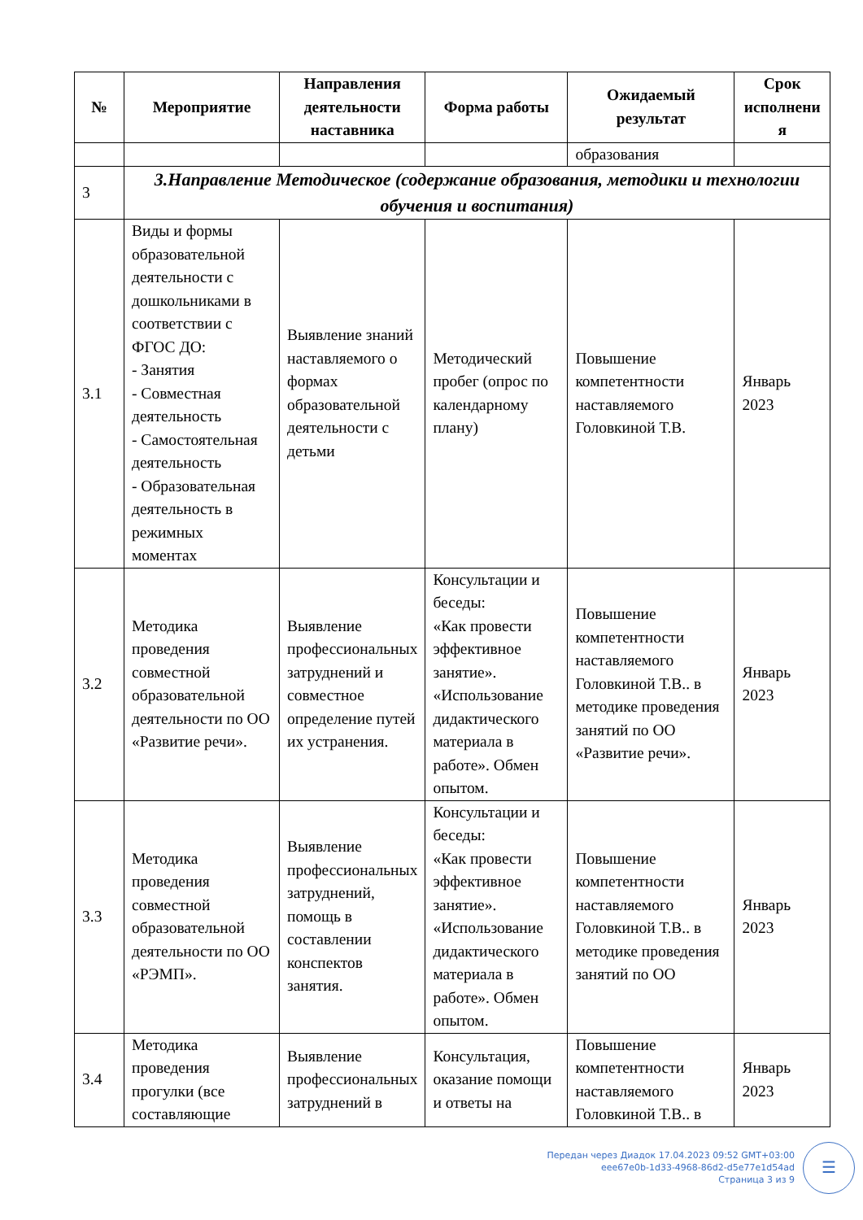| № | Мероприятие | Направления деятельности наставника | Форма работы | Ожидаемый результат | Срок исполнени я |
| --- | --- | --- | --- | --- | --- |
| | | | | образования | |
| 3 | 3.Направление Методическое (содержание образования, методики и технологии обучения и воспитания) | | | | |
| 3.1 | Виды и формы образовательной деятельности с дошкольниками в соответствии с ФГОС ДО: - Занятия - Совместная деятельность - Самостоятельная деятельность - Образовательная деятельность в режимных моментах | Выявление знаний наставляемого о формах образовательной деятельности с детьми | Методический пробег (опрос по календарному плану) | Повышение компетентности наставляемого Головкиной Т.В. | Январь 2023 |
| 3.2 | Методика проведения совместной образовательной деятельности по ОО «Развитие речи». | Выявление профессиональных затруднений и совместное определение путей их устранения. | Консультации и беседы: «Как провести эффективное занятие». «Использование дидактического материала в работе». Обмен опытом. | Повышение компетентности наставляемого Головкиной Т.В.. в методике проведения занятий по ОО «Развитие речи». | Январь 2023 |
| 3.3 | Методика проведения совместной образовательной деятельности по ОО «РЭМП». | Выявление профессиональных затруднений, помощь в составлении конспектов занятия. | Консультации и беседы: «Как провести эффективное занятие». «Использование дидактического материала в работе». Обмен опытом. | Повышение компетентности наставляемого Головкиной Т.В.. в методике проведения занятий по ОО | Январь 2023 |
| 3.4 | Методика проведения прогулки (все составляющие | Выявление профессиональных затруднений в | Консультация, оказание помощи и ответы на | Повышение компетентности наставляемого Головкиной Т.В.. в | Январь 2023 |
Передан через Диадок 17.04.2023 09:52 GMT+03:00
eee67e0b-1d33-4968-86d2-d5e77e1d54ad
Страница 3 из 9
☰